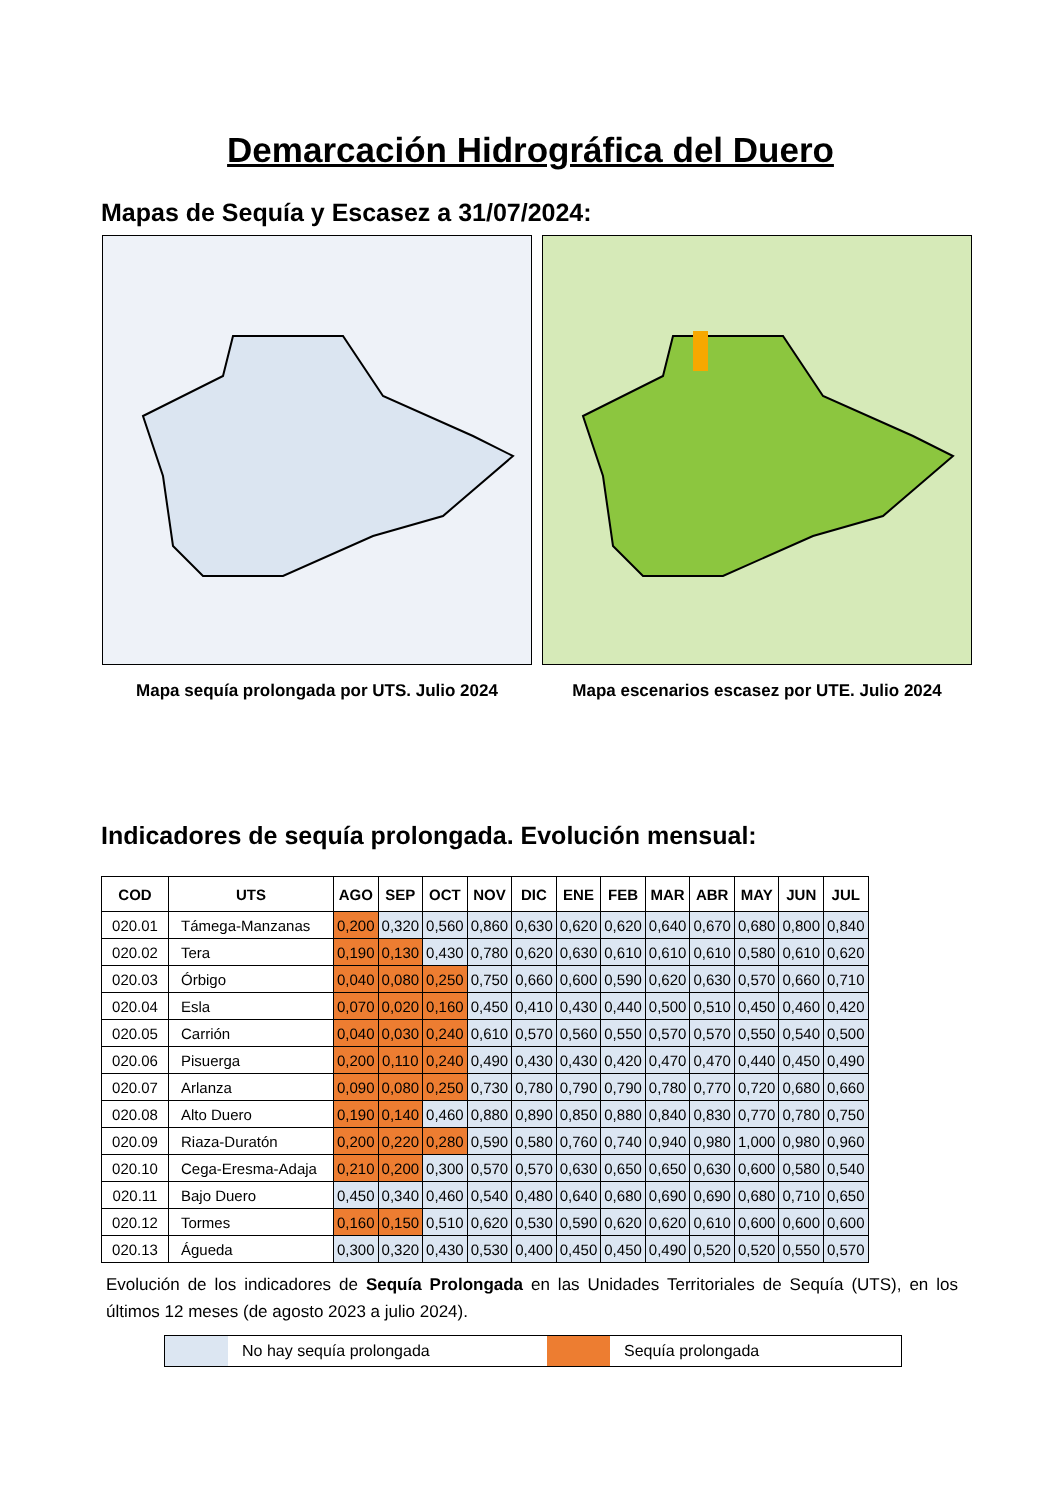Demarcación Hidrográfica del Duero
Mapas de Sequía y Escasez a 31/07/2024:
Mapa sequía prolongada por UTS. Julio 2024 Mapa escenarios escasez por UTE. Julio 2024
Indicadores de sequía prolongada. Evolución mensual:
| COD | UTS | AGO | SEP | OCT | NOV | DIC | ENE | FEB | MAR | ABR | MAY | JUN | JUL |
| --- | --- | --- | --- | --- | --- | --- | --- | --- | --- | --- | --- | --- | --- |
| 020.01 | Támega-Manzanas | 0,200 | 0,320 | 0,560 | 0,860 | 0,630 | 0,620 | 0,620 | 0,640 | 0,670 | 0,680 | 0,800 | 0,840 |
| 020.02 | Tera | 0,190 | 0,130 | 0,430 | 0,780 | 0,620 | 0,630 | 0,610 | 0,610 | 0,610 | 0,580 | 0,610 | 0,620 |
| 020.03 | Órbigo | 0,040 | 0,080 | 0,250 | 0,750 | 0,660 | 0,600 | 0,590 | 0,620 | 0,630 | 0,570 | 0,660 | 0,710 |
| 020.04 | Esla | 0,070 | 0,020 | 0,160 | 0,450 | 0,410 | 0,430 | 0,440 | 0,500 | 0,510 | 0,450 | 0,460 | 0,420 |
| 020.05 | Carrión | 0,040 | 0,030 | 0,240 | 0,610 | 0,570 | 0,560 | 0,550 | 0,570 | 0,570 | 0,550 | 0,540 | 0,500 |
| 020.06 | Pisuerga | 0,200 | 0,110 | 0,240 | 0,490 | 0,430 | 0,430 | 0,420 | 0,470 | 0,470 | 0,440 | 0,450 | 0,490 |
| 020.07 | Arlanza | 0,090 | 0,080 | 0,250 | 0,730 | 0,780 | 0,790 | 0,790 | 0,780 | 0,770 | 0,720 | 0,680 | 0,660 |
| 020.08 | Alto Duero | 0,190 | 0,140 | 0,460 | 0,880 | 0,890 | 0,850 | 0,880 | 0,840 | 0,830 | 0,770 | 0,780 | 0,750 |
| 020.09 | Riaza-Duratón | 0,200 | 0,220 | 0,280 | 0,590 | 0,580 | 0,760 | 0,740 | 0,940 | 0,980 | 1,000 | 0,980 | 0,960 |
| 020.10 | Cega-Eresma-Adaja | 0,210 | 0,200 | 0,300 | 0,570 | 0,570 | 0,630 | 0,650 | 0,650 | 0,630 | 0,600 | 0,580 | 0,540 |
| 020.11 | Bajo Duero | 0,450 | 0,340 | 0,460 | 0,540 | 0,480 | 0,640 | 0,680 | 0,690 | 0,690 | 0,680 | 0,710 | 0,650 |
| 020.12 | Tormes | 0,160 | 0,150 | 0,510 | 0,620 | 0,530 | 0,590 | 0,620 | 0,620 | 0,610 | 0,600 | 0,600 | 0,600 |
| 020.13 | Águeda | 0,300 | 0,320 | 0,430 | 0,530 | 0,400 | 0,450 | 0,450 | 0,490 | 0,520 | 0,520 | 0,550 | 0,570 |
Evolución de los indicadores de Sequía Prolongada en las Unidades Territoriales de Sequía (UTS), en los últimos 12 meses (de agosto 2023 a julio 2024).
No hay sequía prolongada Sequía prolongada